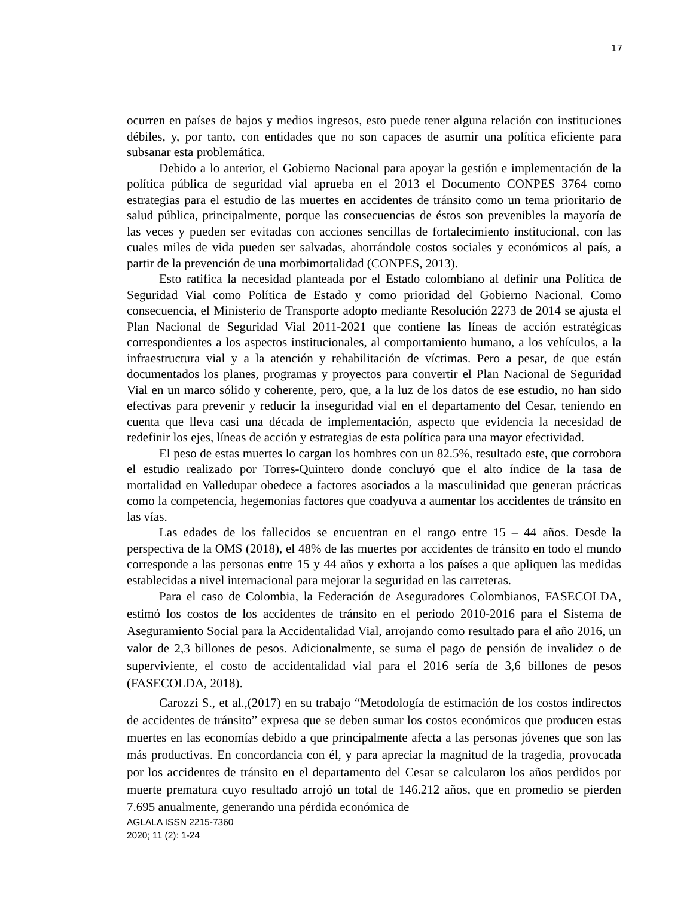17
ocurren en países de bajos y medios ingresos, esto puede tener alguna relación con instituciones débiles, y, por tanto, con entidades que no son capaces de asumir una política eficiente para subsanar esta problemática.
Debido a lo anterior, el Gobierno Nacional para apoyar la gestión e implementación de la política pública de seguridad vial aprueba en el 2013 el Documento CONPES 3764 como estrategias para el estudio de las muertes en accidentes de tránsito como un tema prioritario de salud pública, principalmente, porque las consecuencias de éstos son prevenibles la mayoría de las veces y pueden ser evitadas con acciones sencillas de fortalecimiento institucional, con las cuales miles de vida pueden ser salvadas, ahorrándole costos sociales y económicos al país, a partir de la prevención de una morbimortalidad (CONPES, 2013).
Esto ratifica la necesidad planteada por el Estado colombiano al definir una Política de Seguridad Vial como Política de Estado y como prioridad del Gobierno Nacional. Como consecuencia, el Ministerio de Transporte adopto mediante Resolución 2273 de 2014 se ajusta el Plan Nacional de Seguridad Vial 2011-2021 que contiene las líneas de acción estratégicas correspondientes a los aspectos institucionales, al comportamiento humano, a los vehículos, a la infraestructura vial y a la atención y rehabilitación de víctimas. Pero a pesar, de que están documentados los planes, programas y proyectos para convertir el Plan Nacional de Seguridad Vial en un marco sólido y coherente, pero, que, a la luz de los datos de ese estudio, no han sido efectivas para prevenir y reducir la inseguridad vial en el departamento del Cesar, teniendo en cuenta que lleva casi una década de implementación, aspecto que evidencia la necesidad de redefinir los ejes, líneas de acción y estrategias de esta política para una mayor efectividad.
El peso de estas muertes lo cargan los hombres con un 82.5%, resultado este, que corrobora el estudio realizado por Torres-Quintero donde concluyó que el alto índice de la tasa de mortalidad en Valledupar obedece a factores asociados a la masculinidad que generan prácticas como la competencia, hegemonías factores que coadyuva a aumentar los accidentes de tránsito en las vías.
Las edades de los fallecidos se encuentran en el rango entre 15 – 44 años. Desde la perspectiva de la OMS (2018), el 48% de las muertes por accidentes de tránsito en todo el mundo corresponde a las personas entre 15 y 44 años y exhorta a los países a que apliquen las medidas establecidas a nivel internacional para mejorar la seguridad en las carreteras.
Para el caso de Colombia, la Federación de Aseguradores Colombianos, FASECOLDA, estimó los costos de los accidentes de tránsito en el periodo 2010-2016 para el Sistema de Aseguramiento Social para la Accidentalidad Vial, arrojando como resultado para el año 2016, un valor de 2,3 billones de pesos. Adicionalmente, se suma el pago de pensión de invalidez o de superviviente, el costo de accidentalidad vial para el 2016 sería de 3,6 billones de pesos (FASECOLDA, 2018).
Carozzi S., et al.,(2017) en su trabajo “Metodología de estimación de los costos indirectos de accidentes de tránsito” expresa que se deben sumar los costos económicos que producen estas muertes en las economías debido a que principalmente afecta a las personas jóvenes que son las más productivas. En concordancia con él, y para apreciar la magnitud de la tragedia, provocada por los accidentes de tránsito en el departamento del Cesar se calcularon los años perdidos por muerte prematura cuyo resultado arrojó un total de 146.212 años, que en promedio se pierden 7.695 anualmente, generando una pérdida económica de
AGLALA ISSN 2215-7360
2020; 11 (2): 1-24